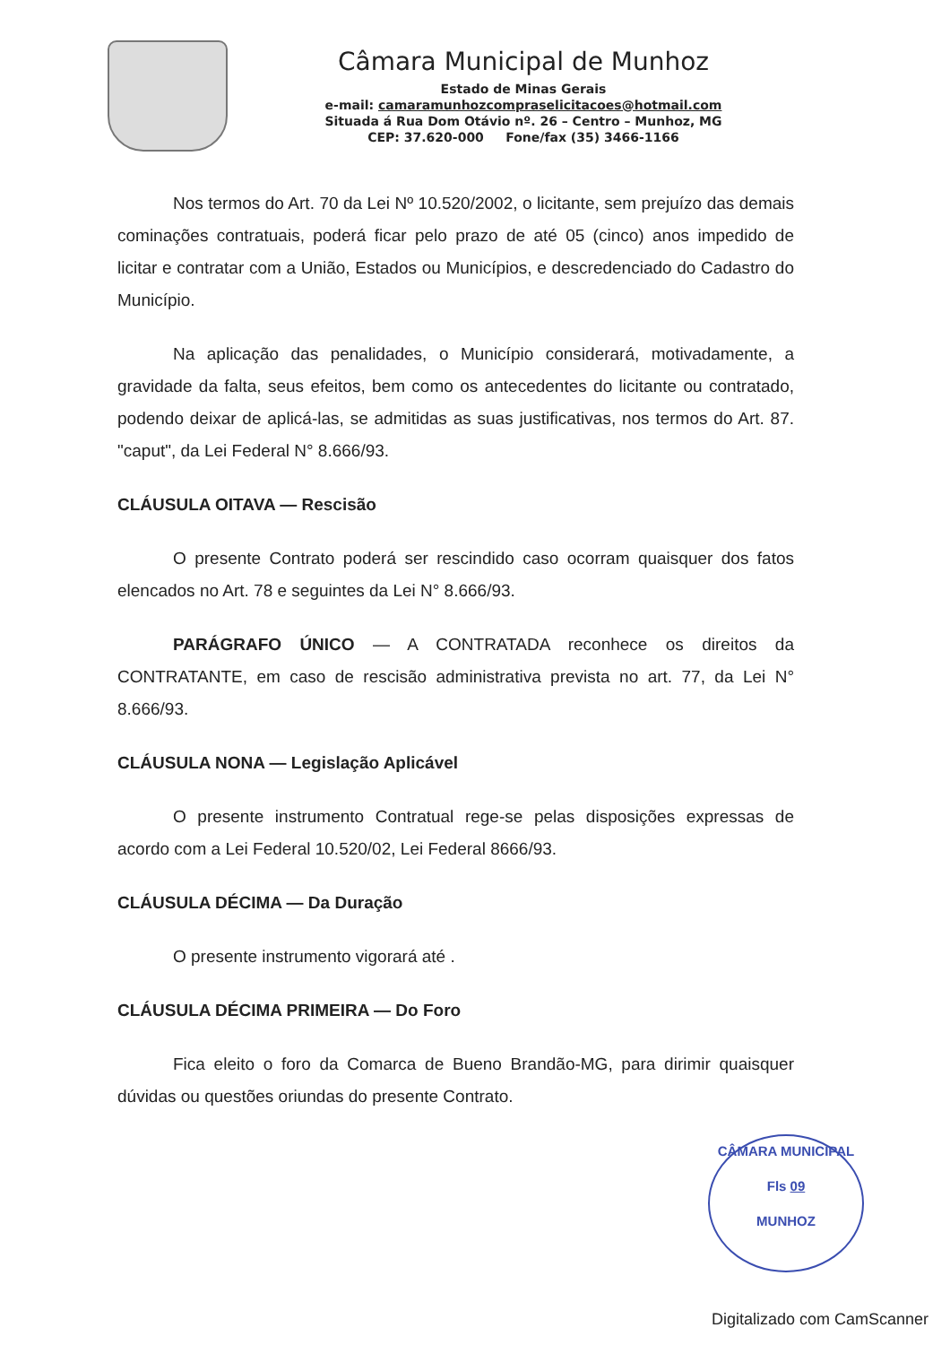Câmara Municipal de Munhoz
Estado de Minas Gerais
e-mail: camaramunhozcompraselicitacoes@hotmail.com
Situada á Rua Dom Otávio nº. 26 – Centro – Munhoz, MG
CEP: 37.620-000 Fone/fax (35) 3466-1166
Nos termos do Art. 70 da Lei Nº 10.520/2002, o licitante, sem prejuízo das demais cominações contratuais, poderá ficar pelo prazo de até 05 (cinco) anos impedido de licitar e contratar com a União, Estados ou Municípios, e descredenciado do Cadastro do Município.
Na aplicação das penalidades, o Município considerará, motivadamente, a gravidade da falta, seus efeitos, bem como os antecedentes do licitante ou contratado, podendo deixar de aplicá-las, se admitidas as suas justificativas, nos termos do Art. 87. "caput", da Lei Federal N° 8.666/93.
CLÁUSULA OITAVA — Rescisão
O presente Contrato poderá ser rescindido caso ocorram quaisquer dos fatos elencados no Art. 78 e seguintes da Lei N° 8.666/93.
PARÁGRAFO ÚNICO — A CONTRATADA reconhece os direitos da CONTRATANTE, em caso de rescisão administrativa prevista no art. 77, da Lei N° 8.666/93.
CLÁUSULA NONA — Legislação Aplicável
O presente instrumento Contratual rege-se pelas disposições expressas de acordo com a Lei Federal 10.520/02, Lei Federal 8666/93.
CLÁUSULA DÉCIMA — Da Duração
O presente instrumento vigorará até .
CLÁUSULA DÉCIMA PRIMEIRA — Do Foro
Fica eleito o foro da Comarca de Bueno Brandão-MG, para dirimir quaisquer dúvidas ou questões oriundas do presente Contrato.
CÂMARA MUNICIPAL
Fls 09
MUNHOZ
Digitalizado com CamScanner